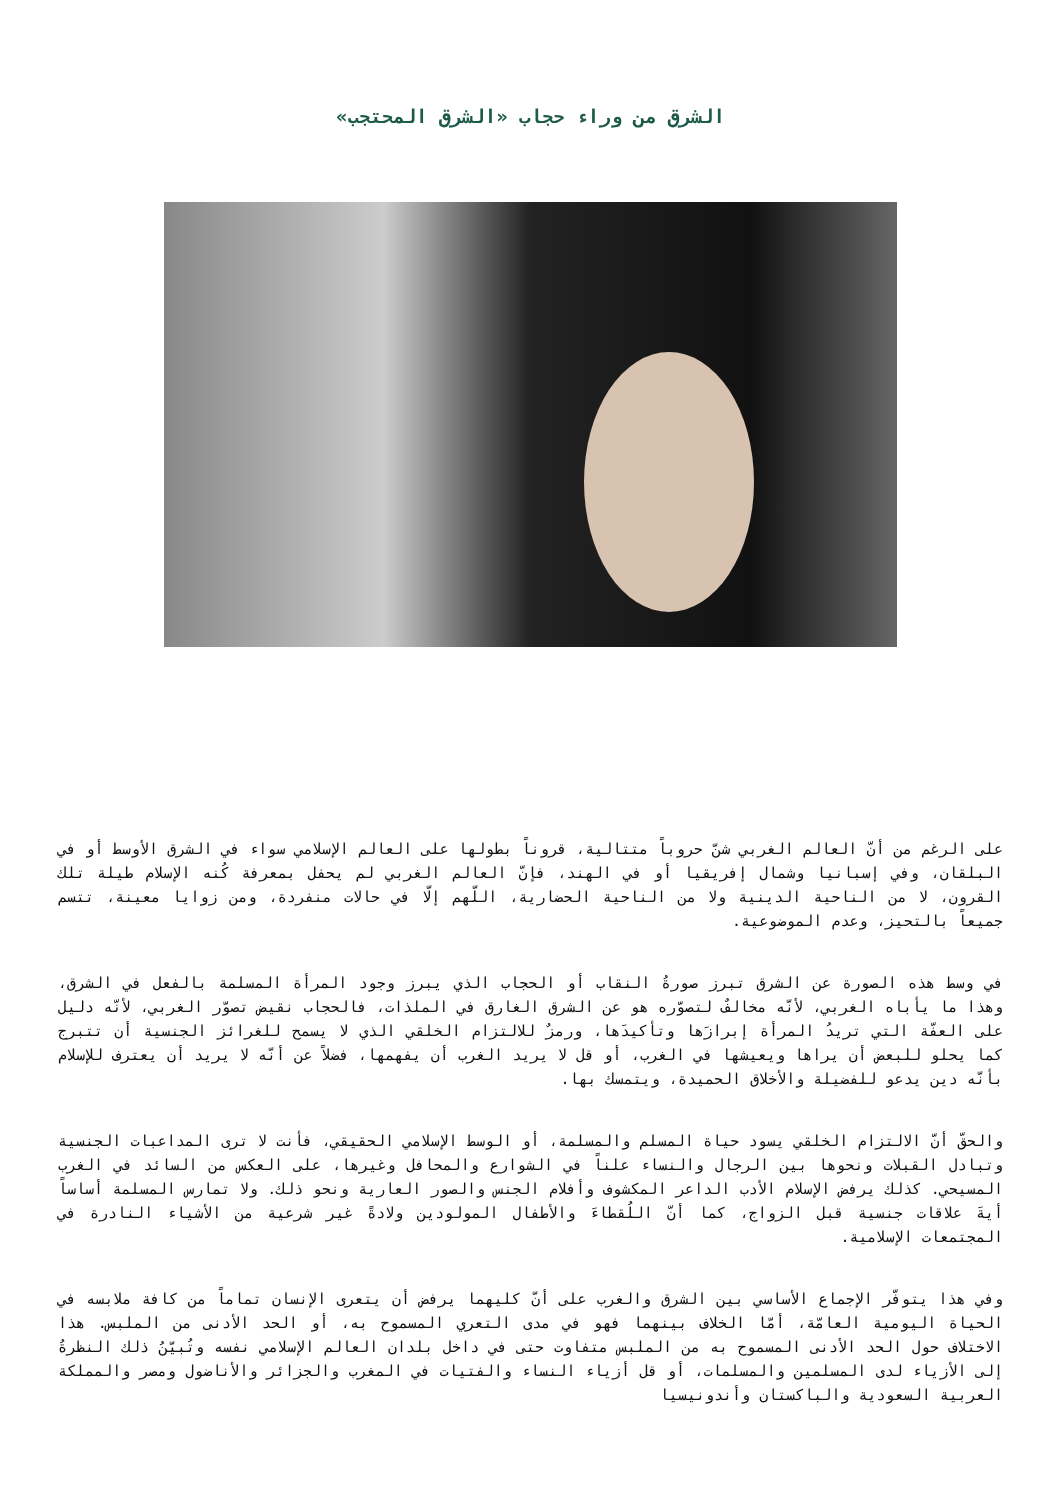الشرق من وراء حجاب «الشرق المحتجب»
على الرغم من أنّ العالم الغربي شنّ حروباً متتالية، قروناً بطولها على العالم الإسلامي سواء في الشرق الأوسط أو في البلقان، وفي إسبانيا وشمال إفريقيا أو في الهند، فإنّ العالم الغربي لم يحفل بمعرفة كُنه الإسلام طيلة تلك القرون، لا من الناحية الدينية ولا من الناحية الحضارية، اللّهم إلّا في حالات منفردة، ومن زوايا معينة، تتسم جميعاً بالتحيز، وعدم الموضوعية.
في وسط هذه الصورة عن الشرق تبرز صورةُ النقاب أو الحجاب الذي يبرز وجود المرأة المسلمة بالفعل في الشرق، وهذا ما يأباه الغربي، لأنّه مخالفٌ لتصوّره هو عن الشرق الغارق في الملذات، فالحجاب نقيض تصوّر الغربي، لأنّه دليل على العفّة التي تريدُ المرأة إبرازَها وتأكيدَها، ورمزٌ للالتزام الخلقي الذي لا يسمح للغرائز الجنسية أن تتبرج كما يحلو للبعض أن يراها ويعيشها في الغرب، أو قل لا يريد الغرب أن يفهمها، فضلاً عن أنّه لا يريد أن يعترف للإسلام بأنّه دين يدعو للفضيلة والأخلاق الحميدة، ويتمسك بها.
والحقّ أنّ الالتزام الخلقي يسود حياة المسلم والمسلمة، أو الوسط الإسلامي الحقيقي، فأنت لا ترى المداعبات الجنسية وتبادل القبلات ونحوها بين الرجال والنساء علناً في الشوارع والمحافل وغيرها، على العكس من السائد في الغرب المسيحي. كذلك يرفض الإسلام الأدب الداعر المكشوف وأفلام الجنس والصور العارية ونحو ذلك. ولا تمارس المسلمة أساساً أيةَ علاقات جنسية قبل الزواج، كما أنّ اللُقطاءَ والأطفال المولودين ولادةً غير شرعية من الأشياء النادرة في المجتمعات الإسلامية.
وفي هذا يتوفّر الإجماع الأساسي بين الشرق والغرب على أنّ كليهما يرفض أن يتعرى الإنسان تماماً من كافة ملابسه في الحياة اليومية العامّة، أمّا الخلاف بينهما فهو في مدى التعري المسموح به، أو الحد الأدنى من الملبس. هذا الاختلاف حول الحد الأدنى المسموح به من الملبس متفاوت حتى في داخل بلدان العالم الإسلامي نفسه وتُبيّنُ ذلك النظرةُ إلى الأزياء لدى المسلمين والمسلمات، أو قل أزياء النساء والفتيات في المغرب والجزائر والأناضول ومصر والمملكة العربية السعودية والباكستان وأندونيسيا